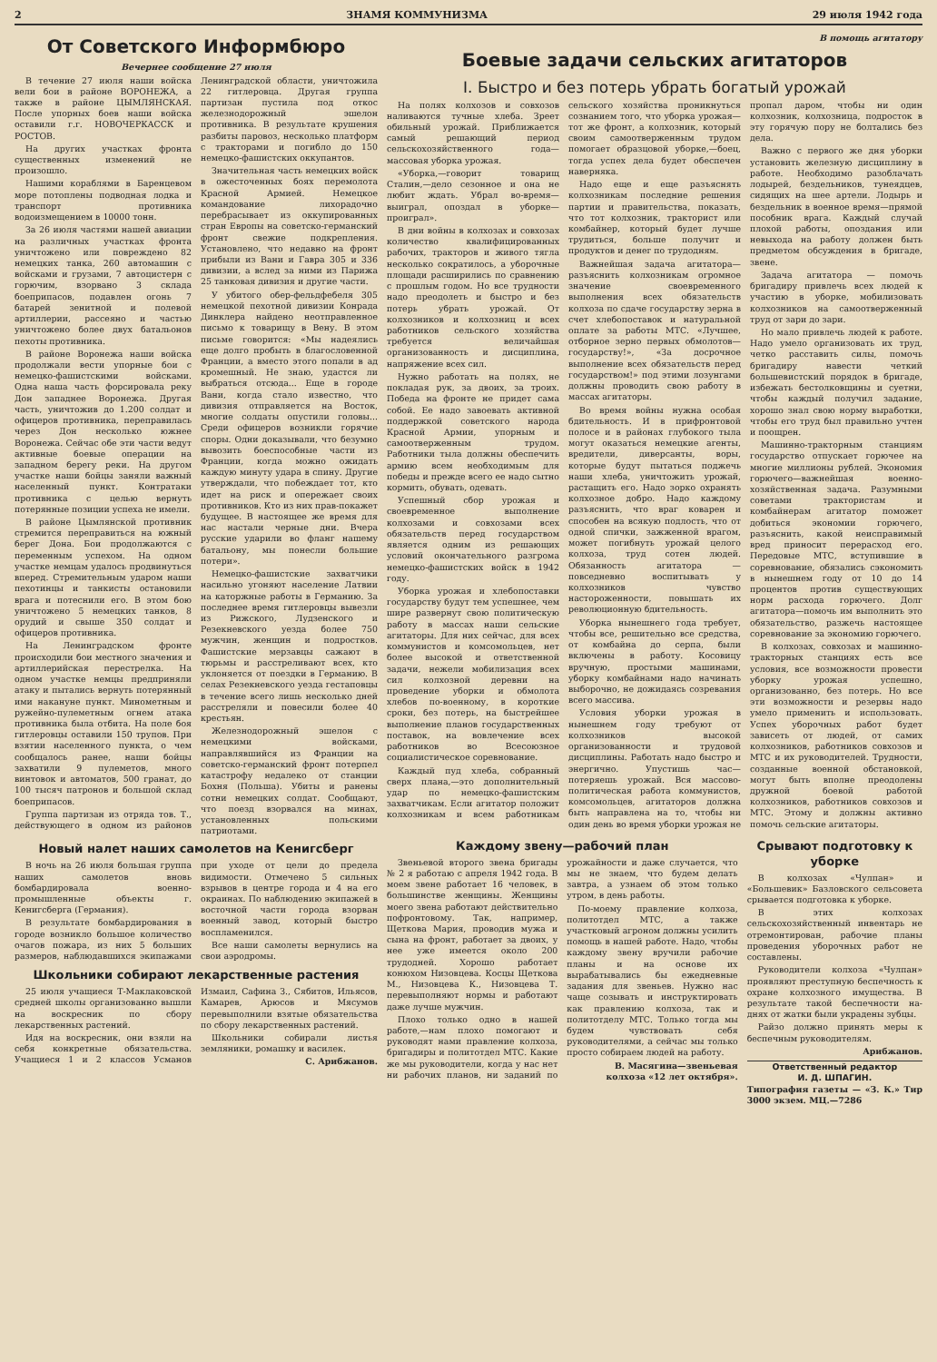2 ЗНАМЯ КОММУНИЗМА 29 июля 1942 года
От Советского Информбюро
Вечернее сообщение 27 июля
В течение 27 июля наши войска вели бои в районе ВОРОНЕЖА, а также в районе ЦЫМЛЯНСКАЯ. После упорных боев наши войска оставили г.г. НОВОЧЕРКАССК и РОСТОВ.
На других участках фронта существенных изменений не произошло.
Нашими кораблями в Баренцевом море потоплены подводная лодка и транспорт противника водоизмещением в 10000 тонн.
За 26 июля частями нашей авиации на различных участках фронта уничтожено или повреждено 82 немецких танка, 260 автомашин с войсками и грузами, 7 автоцистерн с горючим, взорвано 3 склада боеприпасов, подавлен огонь 7 батарей зенитной и полевой артиллерии, рассеяно и частью уничтожено более двух батальонов пехоты противника.
В районе Воронежа наши войска продолжали вести упорные бои с немецко-фашистскими войсками. Одна наша часть форсировала реку Дон западнее Воронежа. Другая часть, уничтожив до 1.200 солдат и офицеров противника, переправилась через Дон несколько южнее Воронежа. Сейчас обе эти части ведут активные боевые операции на западном берегу реки. На другом участке наши бойцы заняли важный населенный пункт. Контратаки противника с целью вернуть потерянные позиции успеха не имели.
В районе Цымлянской противник стремится переправиться на южный берег Дона. Бои продолжаются с переменным успехом. На одном участке немцам удалось продвинуться вперед. Стремительным ударом наши пехотинцы и танкисты остановили врага и потеснили его. В этом бою уничтожено 5 немецких танков, 8 орудий и свыше 350 солдат и офицеров противника.
На Ленинградском фронте происходили бои местного значения и артиллерийская перестрелка. На одном участке немцы предприняли атаку и пытались вернуть потерянный ими накануне пункт. Минометным и ружейно-пулеметным огнем атака противника была отбита. На поле боя гитлеровцы оставили 150 трупов. При взятии населенного пункта, о чем сообщалось ранее, наши бойцы захватили 9 пулеметов, много винтовок и автоматов, 500 гранат, до 100 тысяч патронов и большой склад боеприпасов.
Группа партизан из отряда тов. Т., действующего в одном из районов Ленинградской области, уничтожила 22 гитлеровца. Другая группа партизан пустила под откос железнодорожный эшелон противника. В результате крушения разбиты паровоз, несколько платформ с тракторами и погибло до 150 немецко-фашистских оккупантов.
Значительная часть немецких войск в ожесточенных боях перемолота Красной Армией. Немецкое командование лихорадочно перебрасывает из оккупированных стран Европы на советско-германский фронт свежие подкрепления. Установлено, что недавно на фронт прибыли из Вани и Гавра 305 и 336 дивизии, а вслед за ними из Парижа 25 танковая дивизия и другие части.
У убитого обер-фельдфебеля 305 немецкой пехотной дивизии Конрада Динклера найдено неотправленное письмо к товарищу в Вену. В этом письме говорится: «Мы надеялись еще долго пробыть в благословенной Франции, а вместо этого попали в ад кромешный. Не знаю, удастся ли выбраться отсюда... Еще в городе Вани, когда стало известно, что дивизия отправляется на Восток, многие солдаты опустили головы... Среди офицеров возникли горячие споры. Одни доказывали, что безумно вывозить боеспособные части из Франции, когда можно ожидать каждую минуту удара в спину. Другие утверждали, что побеждает тот, кто идет на риск и опережает своих противников. Кто из них прав-покажет будущее. В настоящее же время для нас настали черные дни. Вчера русские ударили во фланг нашему батальону, мы понесли большие потери».
Немецко-фашистские захватчики насильно угоняют население Латвии на каторжные работы в Германию. За последнее время гитлеровцы вывезли из Рижского, Лудзенского и Резекневского уезда более 750 мужчин, женщин и подростков. Фашистские мерзавцы сажают в тюрьмы и расстреливают всех, кто уклоняется от поездки в Германию. В селах Резекневского уезда гестаповцы в течение всего лишь несколько дней расстреляли и повесили более 40 крестьян.
Железнодорожный эшелон с немецкими войсками, направлявшийся из Франции на советско-германский фронт потерпел катастрофу недалеко от станции Бохня (Польша). Убиты и ранены сотни немецких солдат. Сообщают, что поезд взорвался на минах, установленных польскими патриотами.
Новый налет наших самолетов на Кенигсберг
В ночь на 26 июля большая группа наших самолетов вновь бомбардировала военно-промышленные объекты г. Кенигсберга (Германия).
В результате бомбардирования в городе возникло большое количество очагов пожара, из них 5 больших размеров, наблюдавшихся экипажами при уходе от цели до предела видимости. Отмечено 5 сильных взрывов в центре города и 4 на его окраинах. По наблюдению экипажей в восточной части города взорван военный завод, который быстро воспламенился.
Все наши самолеты вернулись на свои аэродромы.
Школьники собирают лекарственные растения
25 июля учащиеся Т-Маклаковской средней школы организованно вышли на воскресник по сбору лекарственных растений.
Идя на воскресник, они взяли на себя конкретные обязательства. Учащиеся 1 и 2 классов Усманов Измаил, Сафина З., Сябитов, Ильясов, Камарев, Арюсов и Мясумов перевыполнили взятые обязательства по сбору лекарственных растений.
Школьники собирали листья земляники, ромашку и василек.
С. Арибжанов.
В помощь агитатору
Боевые задачи сельских агитаторов
I. Быстро и без потерь убрать богатый урожай
На полях колхозов и совхозов наливаются тучные хлеба. Зреет обильный урожай. Приближается самый решающий период сельскохозяйственного года—массовая уборка урожая.
«Уборка,—говорит товарищ Сталин,—дело сезонное и она не любит ждать. Убрал во-время—выиграл, опоздал в уборке—проиграл».
В дни войны в колхозах и совхозах количество квалифицированных рабочих, тракторов и живого тягла несколько сократилось, а уборочные площади расширились по сравнению с прошлым годом. Но все трудности надо преодолеть и быстро и без потерь убрать урожай. От колхозников и колхозниц и всех работников сельского хозяйства требуется величайшая организованность и дисциплина, напряжение всех сил.
Нужно работать на полях, не покладая рук, за двоих, за троих. Победа на фронте не придет сама собой. Ее надо завоевать активной поддержкой советского народа Красной Армии, упорным и самоотверженным трудом. Работники тыла должны обеспечить армию всем необходимым для победы и прежде всего ее надо сытно кормить, обувать, одевать.
Успешный сбор урожая и своевременное выполнение колхозами и совхозами всех обязательств перед государством является одним из решающих условий окончательного разгрома немецко-фашистских войск в 1942 году.
Уборка урожая и хлебопоставки государству будут тем успешнее, чем шире развернут свою политическую работу в массах наши сельские агитаторы. Для них сейчас, для всех коммунистов и комсомольцев, нет более высокой и ответственной задачи, нежели мобилизация всех сил колхозной деревни на проведение уборки и обмолота хлебов по-военному, в короткие сроки, без потерь, на быстрейшее выполнение планов государственных поставок, на вовлечение всех работников во Всесоюзное социалистическое соревнование.
Каждый пуд хлеба, собранный сверх плана,—это дополнительный удар по немецко-фашистским захватчикам. Если агитатор положит колхозникам и всем работникам сельского хозяйства проникнуться сознанием того, что уборка урожая—тот же фронт, а колхозник, который своим самоотверженным трудом помогает образцовой уборке,—боец, тогда успех дела будет обеспечен наверняка.
Надо еще и еще разъяснять колхозникам последние решения партии и правительства, показать, что тот колхозник, тракторист или комбайнер, который будет лучше трудиться, больше получит и продуктов и денег по трудодням.
Важнейшая задача агитатора—разъяснить колхозникам огромное значение своевременного выполнения всех обязательств колхоза по сдаче государству зерна в счет хлебопоставок и натуральной оплате за работы МТС. «Лучшее, отборное зерно первых обмолотов—государству!», «За досрочное выполнение всех обязательств перед государством!» под этими лозунгами должны проводить свою работу в массах агитаторы.
Во время войны нужна особая бдительность. И в прифронтовой полосе и в районах глубокого тыла могут оказаться немецкие агенты, вредители, диверсанты, воры, которые будут пытаться поджечь наши хлеба, уничтожить урожай, растащить его. Надо зорко охранять колхозное добро. Надо каждому разъяснить, что враг коварен и способен на всякую подлость, что от одной спички, зажженной врагом, может погибнуть урожай целого колхоза, труд сотен людей. Обязанность агитатора — повседневно воспитывать у колхозников чувство настороженности, повышать их революционную бдительность.
Уборка нынешнего года требует, чтобы все, решительно все средства, от комбайна до серпа, были включены в работу. Косовицу вручную, простыми машинами, уборку комбайнами надо начинать выборочно, не дожидаясь созревания всего массива.
Условия уборки урожая в нынешнем году требуют от колхозников высокой организованности и трудовой дисциплины. Работать надо быстро и энергично. Упустишь час—потеряешь урожай. Вся массово-политическая работа коммунистов, комсомольцев, агитаторов должна быть направлена на то, чтобы ни один день во время уборки урожая не пропал даром, чтобы ни один колхозник, колхозница, подросток в эту горячую пору не болтались без дела.
Важно с первого же дня уборки установить железную дисциплину в работе. Необходимо разоблачать лодырей, бездельников, тунеядцев, сидящих на шее артели. Лодырь и бездельник в военное время—прямой пособник врага. Каждый случай плохой работы, опоздания или невыхода на работу должен быть предметом обсуждения в бригаде, звене.
Задача агитатора — помочь бригадиру привлечь всех людей к участию в уборке, мобилизовать колхозников на самоотверженный труд от зари до зари.
Но мало привлечь людей к работе. Надо умело организовать их труд, четко расставить силы, помочь бригадиру навести четкий большевистский порядок в бригаде, избежать бестолковщины и суетни, чтобы каждый получил задание, хорошо знал свою норму выработки, чтобы его труд был правильно учтен и поощрен.
Машинно-тракторным станциям государство отпускает горючее на многие миллионы рублей. Экономия горючего—важнейшая военно-хозяйственная задача. Разумными советами трактористам и комбайнерам агитатор поможет добиться экономии горючего, разъяснить, какой неисправимый вред приносит перерасход его. Передовые МТС, вступившие в соревнование, обязались сэкономить в нынешнем году от 10 до 14 процентов против существующих норм расхода горючего. Долг агитатора—помочь им выполнить это обязательство, разжечь настоящее соревнование за экономию горючего.
В колхозах, совхозах и машинно-тракторных станциях есть все условия, все возможности провести уборку урожая успешно, организованно, без потерь. Но все эти возможности и резервы надо умело применить и использовать. Успех уборочных работ будет зависеть от людей, от самих колхозников, работников совхозов и МТС и их руководителей. Трудности, созданные военной обстановкой, могут быть вполне преодолены дружной боевой работой колхозников, работников совхозов и МТС. Этому и должны активно помочь сельские агитаторы.
Каждому звену—рабочий план
Звеньевой второго звена бригады № 2 я работаю с апреля 1942 года. В моем звене работает 16 человек, в большинстве женщины. Женщины моего звена работают действительно пофронтовому. Так, например, Щеткова Мария, проводив мужа и сына на фронт, работает за двоих, у нее уже имеется около 200 трудодней. Хорошо работает конюхом Низовцева. Косцы Щеткова М., Низовцева К., Низовцева Т. перевыполняют нормы и работают даже лучше мужчин.
Плохо только одно в нашей работе,—нам плохо помогают и руководят нами правление колхоза, бригадиры и политотдел МТС. Какие же мы руководители, когда у нас нет ни рабочих планов, ни заданий по урожайности и даже случается, что мы не знаем, что будем делать завтра, а узнаем об этом только утром, в день работы.
По-моему правление колхоза, политотдел МТС, а также участковый агроном должны усилить помощь в нашей работе. Надо, чтобы каждому звену вручили рабочие планы и на основе их вырабатывались бы ежедневные задания для звеньев. Нужно нас чаще созывать и инструктировать как правлению колхоза, так и политотделу МТС. Только тогда мы будем чувствовать себя руководителями, а сейчас мы только просто собираем людей на работу.
В. Масягина—звеньевая колхоза «12 лет октября».
Срывают подготовку к уборке
В колхозах «Чулпан» и «Большевик» Базловского сельсовета срывается подготовка к уборке.
В этих колхозах сельскохозяйственный инвентарь не отремонтирован, рабочие планы проведения уборочных работ не составлены.
Руководители колхоза «Чулпан» проявляют преступную беспечность к охране колхозного имущества. В результате такой беспечности на-днях от жатки были украдены зубцы.
Райзо должно принять меры к беспечным руководителям.
Арибжанов.
Ответственный редактор
И. Д. ШПАГИН.
Типография газеты — «З. К.» Тир 3000 экзем. МЦ.—7286